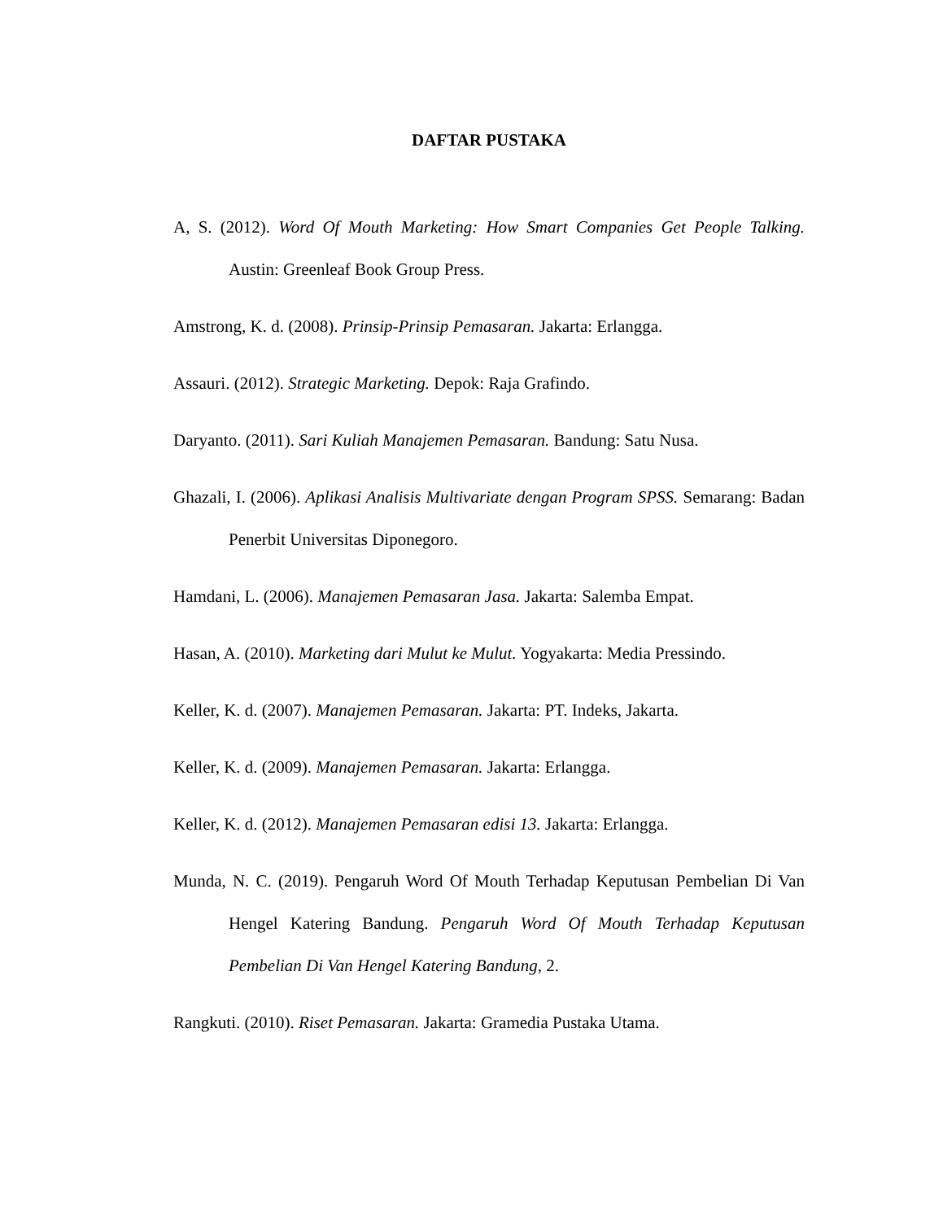DAFTAR PUSTAKA
A, S. (2012). Word Of Mouth Marketing: How Smart Companies Get People Talking. Austin: Greenleaf Book Group Press.
Amstrong, K. d. (2008). Prinsip-Prinsip Pemasaran. Jakarta: Erlangga.
Assauri. (2012). Strategic Marketing. Depok: Raja Grafindo.
Daryanto. (2011). Sari Kuliah Manajemen Pemasaran. Bandung: Satu Nusa.
Ghazali, I. (2006). Aplikasi Analisis Multivariate dengan Program SPSS. Semarang: Badan Penerbit Universitas Diponegoro.
Hamdani, L. (2006). Manajemen Pemasaran Jasa. Jakarta: Salemba Empat.
Hasan, A. (2010). Marketing dari Mulut ke Mulut. Yogyakarta: Media Pressindo.
Keller, K. d. (2007). Manajemen Pemasaran. Jakarta: PT. Indeks, Jakarta.
Keller, K. d. (2009). Manajemen Pemasaran. Jakarta: Erlangga.
Keller, K. d. (2012). Manajemen Pemasaran edisi 13. Jakarta: Erlangga.
Munda, N. C. (2019). Pengaruh Word Of Mouth Terhadap Keputusan Pembelian Di Van Hengel Katering Bandung. Pengaruh Word Of Mouth Terhadap Keputusan Pembelian Di Van Hengel Katering Bandung, 2.
Rangkuti. (2010). Riset Pemasaran. Jakarta: Gramedia Pustaka Utama.